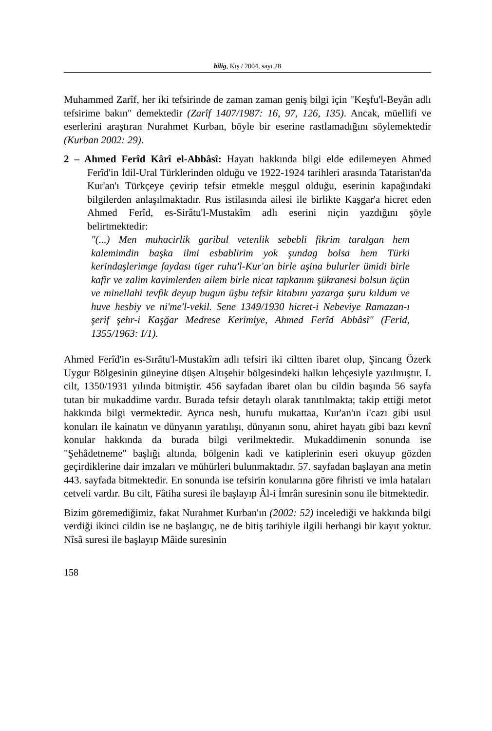bilig, Kış / 2004, sayı 28
Muhammed Zarîf, her iki tefsirinde de zaman zaman geniş bilgi için "Keşfu'l-Beyân adlı tefsirime bakın" demektedir (Zarîf 1407/1987: 16, 97, 126, 135). Ancak, müellifi ve eserlerini araştıran Nurahmet Kurban, böyle bir eserine rastlamadığını söylemektedir (Kurban 2002: 29).
2 – Ahmed Ferîd Kârî el-Abbâsî: Hayatı hakkında bilgi elde edilemeyen Ahmed Ferîd'in İdil-Ural Türklerinden olduğu ve 1922-1924 tarihleri arasında Tataristan'da Kur'an'ı Türkçeye çevirip tefsir etmekle meşgul olduğu, eserinin kapağındaki bilgilerden anlaşılmaktadır. Rus istilasında ailesi ile birlikte Kaşgar'a hicret eden Ahmed Ferîd, es-Sirâtu'l-Mustakîm adlı eserini niçin yazdığını şöyle belirtmektedir:
"(...) Men muhacirlik garibul vetenlik sebebli fikrim taralgan hem kalemimdin başka ilmi esbablirim yok şundag bolsa hem Türki kerindaşlerimge faydası tiger ruhu'l-Kur'an birle aşina bulurler ümidi birle kafir ve zalim kavimlerden ailem birle nicat tapkanım şükranesi bolsun üçün ve minellahi tevfik deyup bugun üşbu tefsir kitabını yazarga şuru kıldum ve huve hesbiy ve ni'me'l-vekil. Sene 1349/1930 hicret-i Nebeviye Ramazan-ı şerif şehr-i Kaşğar Medrese Kerimiye, Ahmed Ferîd Abbâsî" (Ferid, 1355/1963: I/1).
Ahmed Ferîd'in es-Sırâtu'l-Mustakîm adlı tefsiri iki ciltten ibaret olup, Şincang Özerk Uygur Bölgesinin güneyine düşen Altışehir bölgesindeki halkın lehçesiyle yazılmıştır. I. cilt, 1350/1931 yılında bitmiştir. 456 sayfadan ibaret olan bu cildin başında 56 sayfa tutan bir mukaddime vardır. Burada tefsir detaylı olarak tanıtılmakta; takip ettiği metot hakkında bilgi vermektedir. Ayrıca nesh, hurufu mukattaa, Kur'an'ın i'cazı gibi usul konuları ile kainatın ve dünyanın yaratılışı, dünyanın sonu, ahiret hayatı gibi bazı kevnî konular hakkında da burada bilgi verilmektedir. Mukaddimenin sonunda ise "Şehâdetneme" başlığı altında, bölgenin kadi ve katiplerinin eseri okuyup gözden geçirdiklerine dair imzaları ve mühürleri bulunmaktadır. 57. sayfadan başlayan ana metin 443. sayfada bitmektedir. En sonunda ise tefsirin konularına göre fihristi ve imla hataları cetveli vardır. Bu cilt, Fâtiha suresi ile başlayıp Âl-i İmrân suresinin sonu ile bitmektedir.
Bizim göremediğimiz, fakat Nurahmet Kurban'ın (2002: 52) incelediği ve hakkında bilgi verdiği ikinci cildin ise ne başlangıç, ne de bitiş tarihiyle ilgili herhangi bir kayıt yoktur. Nîsâ suresi ile başlayıp Mâide suresinin
158